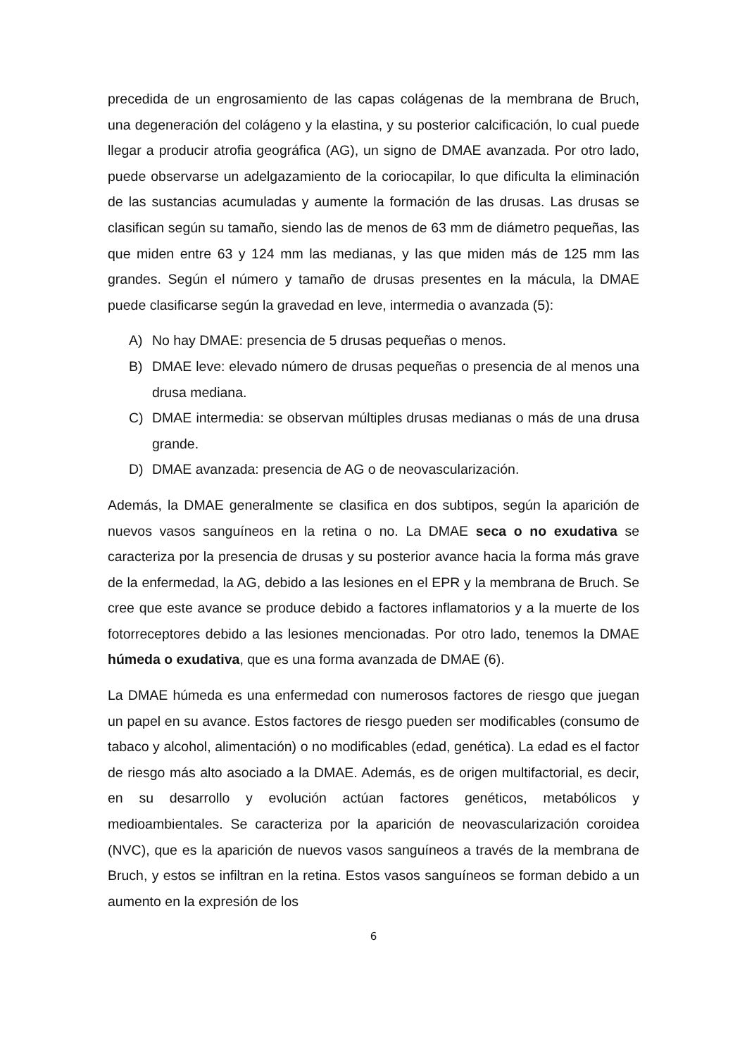precedida de un engrosamiento de las capas colágenas de la membrana de Bruch, una degeneración del colágeno y la elastina, y su posterior calcificación, lo cual puede llegar a producir atrofia geográfica (AG), un signo de DMAE avanzada. Por otro lado, puede observarse un adelgazamiento de la coriocapilar, lo que dificulta la eliminación de las sustancias acumuladas y aumente la formación de las drusas. Las drusas se clasifican según su tamaño, siendo las de menos de 63 mm de diámetro pequeñas, las que miden entre 63 y 124 mm las medianas, y las que miden más de 125 mm las grandes. Según el número y tamaño de drusas presentes en la mácula, la DMAE puede clasificarse según la gravedad en leve, intermedia o avanzada (5):
A) No hay DMAE: presencia de 5 drusas pequeñas o menos.
B) DMAE leve: elevado número de drusas pequeñas o presencia de al menos una drusa mediana.
C) DMAE intermedia: se observan múltiples drusas medianas o más de una drusa grande.
D) DMAE avanzada: presencia de AG o de neovascularización.
Además, la DMAE generalmente se clasifica en dos subtipos, según la aparición de nuevos vasos sanguíneos en la retina o no. La DMAE seca o no exudativa se caracteriza por la presencia de drusas y su posterior avance hacia la forma más grave de la enfermedad, la AG, debido a las lesiones en el EPR y la membrana de Bruch. Se cree que este avance se produce debido a factores inflamatorios y a la muerte de los fotorreceptores debido a las lesiones mencionadas. Por otro lado, tenemos la DMAE húmeda o exudativa, que es una forma avanzada de DMAE (6).
La DMAE húmeda es una enfermedad con numerosos factores de riesgo que juegan un papel en su avance. Estos factores de riesgo pueden ser modificables (consumo de tabaco y alcohol, alimentación) o no modificables (edad, genética). La edad es el factor de riesgo más alto asociado a la DMAE. Además, es de origen multifactorial, es decir, en su desarrollo y evolución actúan factores genéticos, metabólicos y medioambientales. Se caracteriza por la aparición de neovascularización coroidea (NVC), que es la aparición de nuevos vasos sanguíneos a través de la membrana de Bruch, y estos se infiltran en la retina. Estos vasos sanguíneos se forman debido a un aumento en la expresión de los
6